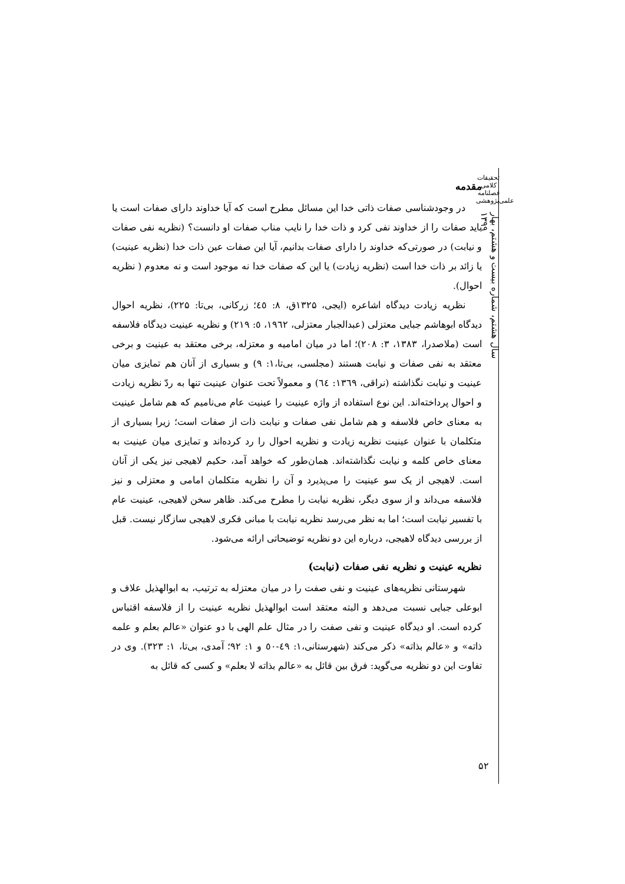تحقیقات کلامی
فصلنامه
علمی‌پژوهشی
سال هشتم، شماره بیست و هشتم، بهار ۱۳۹۹
۵۲
مقدمه
در وجودشناسی صفات ذاتی خدا این مسائل مطرح است که آیا خداوند دارای صفات است یا باید صفات را از خداوند نفی کرد و ذات خدا را نایب مناب صفات او دانست؟ (نظریه نفی صفات و نیابت) در صورتی‌که خداوند را دارای صفات بدانیم، آیا این صفات عین ذات خدا (نظریه عینیت) یا زائد بر ذات خدا است (نظریه زیادت) یا این که صفات خدا نه موجود است و نه معدوم ( نظریه احوال).
نظریه زیادت دیدگاه اشاعره (ایجی، ۱۳۲۵ق، ۸: ٤٥؛ زرکانی، بی‌تا: ۲۲۵)، نظریه احوال دیدگاه ابوهاشم جبایی معتزلی (عبدالجبار معتزلی، ۱۹٦۲، ٥: ۲۱۹) و نظریه عینیت دیدگاه فلاسفه است (ملاصدرا، ۱۳۸۳، ۳: ۲۰۸)؛ اما در میان امامیه و معتزله، برخی معتقد به عینیت و برخی معتقد به نفی صفات و نیابت هستند (مجلسی، بی‌تا،۱: ۹) و بسیاری از آنان هم تمایزی میان عینیت و نیابت نگذاشته (نراقی، ۱۳٦۹: ٦٤) و معمولاً تحت عنوان عینیت تنها به ردّ نظریه زیادت و احوال پرداخته‌اند. این نوع استفاده از واژه عینیت را عینیت عام می‌نامیم که هم شامل عینیت به معنای خاص فلاسفه و هم شامل نفی صفات و نیابت ذات از صفات است؛ زیرا بسیاری از متکلمان با عنوان عینیت نظریه زیادت و نظریه احوال را رد کرده‌اند و تمایزی میان عینیت به معنای خاص کلمه و نیابت نگذاشته‌اند. همان‌طور که خواهد آمد، حکیم لاهیجی نیز یکی از آنان است. لاهیجی از یک سو عینیت را می‌پذیرد و آن را نظریه متکلمان امامی و معتزلی و نیز فلاسفه می‌داند و از سوی دیگر، نظریه نیابت را مطرح می‌کند. ظاهر سخن لاهیجی، عینیت عام با تفسیر نیابت است؛ اما به نظر می‌رسد نظریه نیابت با مبانی فکری لاهیجی سازگار نیست. قبل از بررسی دیدگاه لاهیجی، درباره این دو نظریه توضیحاتی ارائه می‌شود.
نظریه عینیت و نظریه نفی صفات (نیابت)
شهرستانی نظریه‌های عینیت و نفی صفت را در میان معتزله به ترتیب، به ابوالهذیل علاف و ابوعلی جبایی نسبت می‌دهد و البته معتقد است ابوالهذیل نظریه عینیت را از فلاسفه اقتباس کرده است. او دیدگاه عینیت و نفی صفت را در مثال علم الهی با دو عنوان «عالم بعلم و علمه ذاته» و «عالم بذاته» ذکر می‌کند (شهرستانی،۱: ٤۹-٥۰ و ۱: ۹۲؛ آمدی، بی‌تا، ۱: ۳۲۳). وی در تفاوت این دو نظریه می‌گوید: فرق بین قائل به «عالم بذاته لا بعلم» و کسی که قائل به